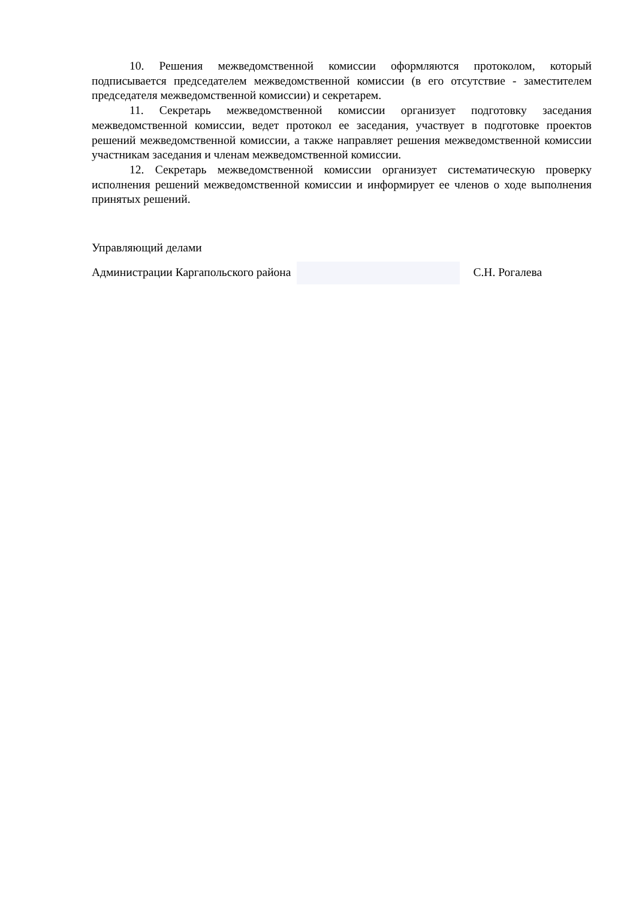10. Решения межведомственной комиссии оформляются протоколом, который подписывается председателем межведомственной комиссии (в его отсутствие - заместителем председателя межведомственной комиссии) и секретарем.
11. Секретарь межведомственной комиссии организует подготовку заседания межведомственной комиссии, ведет протокол ее заседания, участвует в подготовке проектов решений межведомственной комиссии, а также направляет решения межведомственной комиссии участникам заседания и членам межведомственной комиссии.
12. Секретарь межведомственной комиссии организует систематическую проверку исполнения решений межведомственной комиссии и информирует ее членов о ходе выполнения принятых решений.
Управляющий делами
Администрации Каргапольского района
С.Н. Рогалева